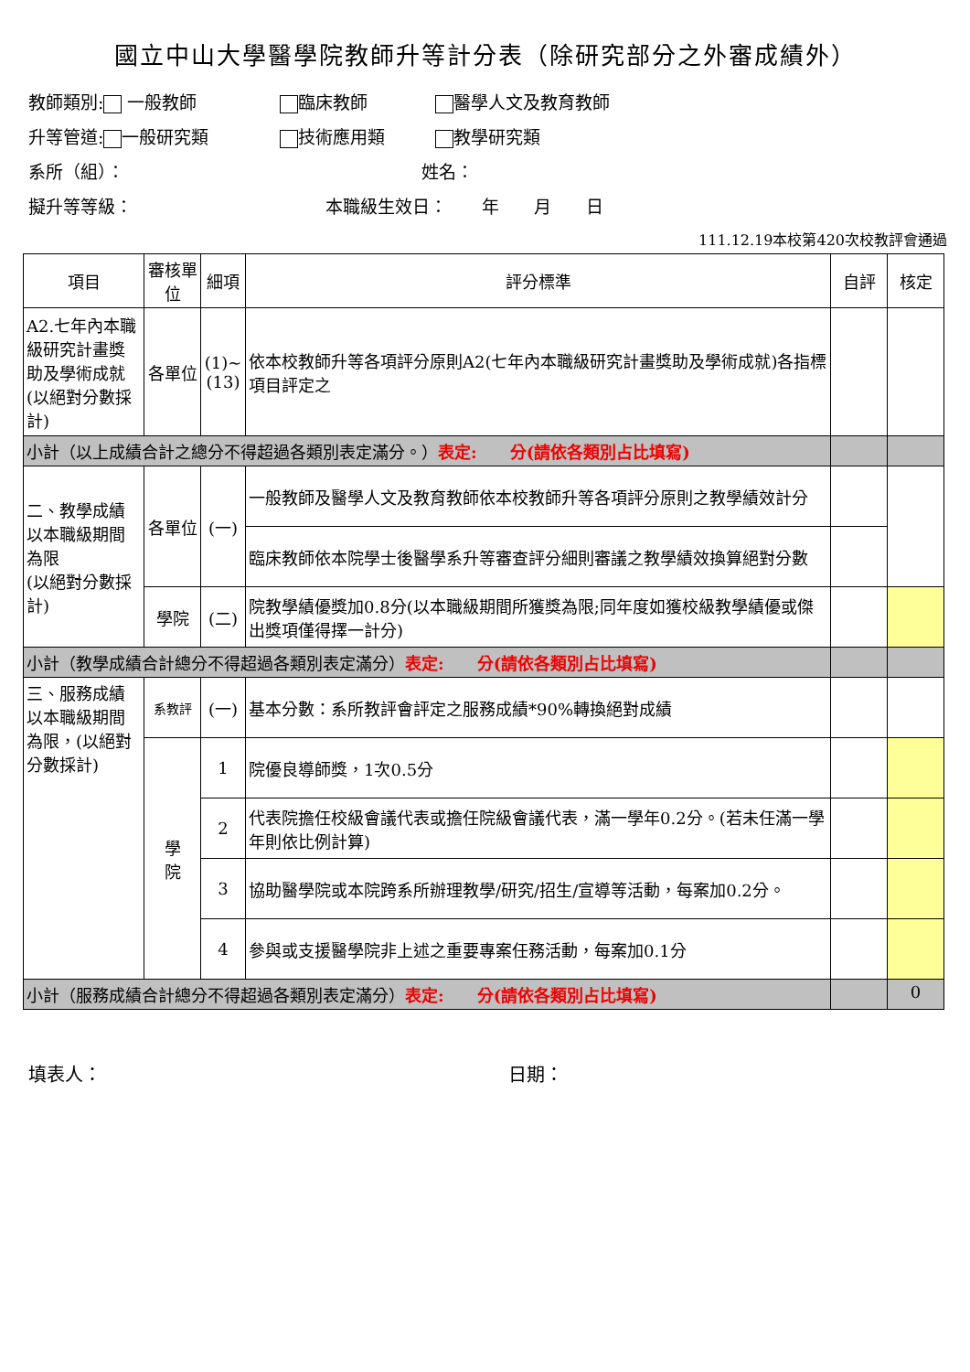國立中山大學醫學院教師升等計分表（除研究部分之外審成績外）
教師類別: 一般教師 臨床教師 醫學人文及教育教師
升等管道: 一般研究類 技術應用類 教學研究類
系所（組）： 姓名：
擬升等等級： 本職級生效日：　　年　　月　　日
111.12.19本校第420次校教評會通過
| 項目 | 審核單位 | 細項 | 評分標準 | 自評 | 核定 |
| --- | --- | --- | --- | --- | --- |
| A2.七年內本職級研究計畫獎助及學術成就(以絕對分數採計) | 各單位 | (1)~(13) | 依本校教師升等各項評分原則A2(七年內本職級研究計畫獎助及學術成就)各指標項目評定之 | | |
| 小計（以上成績合計之總分不得超過各類別表定滿分。） 表定: 分(請依各類別占比填寫) | | | | | |
| 二、教學成績 以本職級期間為限 (以絕對分數採計) | 各單位 | (一) | 一般教師及醫學人文及教育教師依本校教師升等各項評分原則之教學績效計分 | | |
| | | | 臨床教師依本院學士後醫學系升等審查評分細則審議之教學績效換算絕對分數 | | |
| | 學院 | (二) | 院教學績優獎加0.8分(以本職級期間所獲獎為限;同年度如獲校級教學績優或傑出獎項僅得擇一計分) | | |
| 小計（教學成績合計總分不得超過各類別表定滿分） 表定: 分(請依各類別占比填寫) | | | | | |
| 三、服務成績 以本職級期間為限，(以絕對分數採計) | 系教評 | (一) | 基本分數：系所教評會評定之服務成績*90%轉換絕對成績 | | |
| | 學 院 | 1 | 院優良導師獎，1次0.5分 | | |
| | | 2 | 代表院擔任校級會議代表或擔任院級會議代表，滿一學年0.2分。(若未任滿一學年則依比例計算) | | |
| | | 3 | 協助醫學院或本院跨系所辦理教學/研究/招生/宣導等活動，每案加0.2分。 | | |
| | | 4 | 參與或支援醫學院非上述之重要專案任務活動，每案加0.1分 | | |
| 小計（服務成績合計總分不得超過各類別表定滿分） 表定: 分(請依各類別占比填寫) | | | | | 0 |
填表人： 日期：